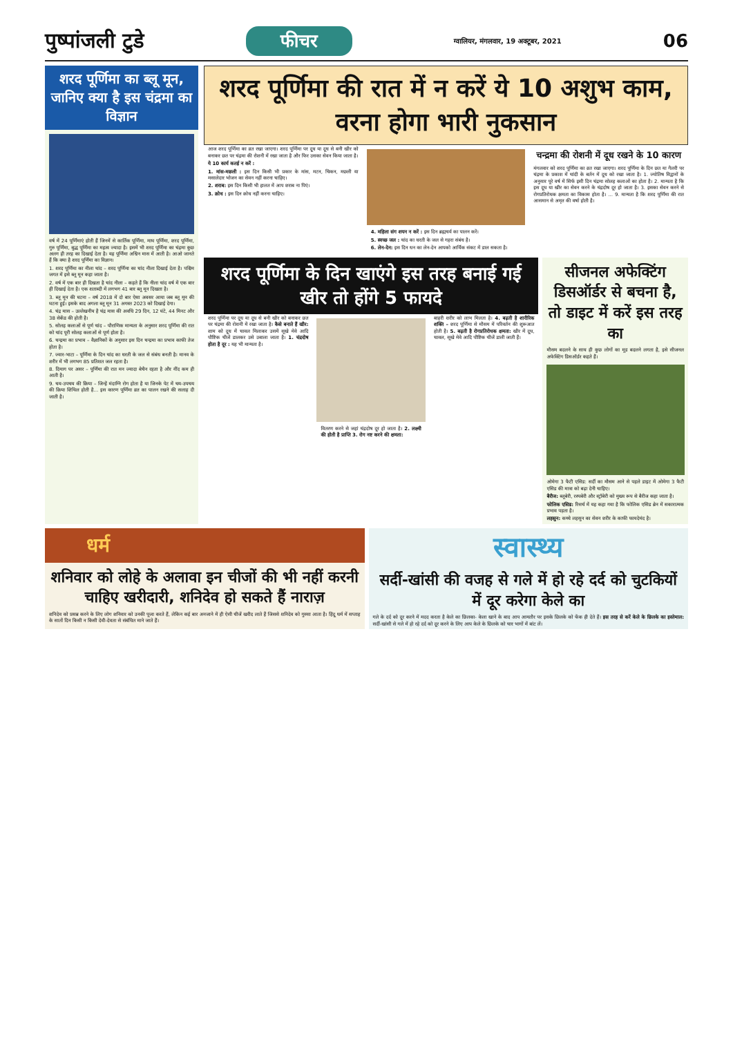पुष्पांजली टुडे फीचर ग्वालियर, मंगलवार, 19 अक्टूबर, 2021 06
शरद पूर्णिमा का ब्लू मून, जानिए क्या है इस चंद्रमा का विज्ञान
वर्ष में 24 पूर्णिमाएं होती हैं जिनमें से कार्तिक पूर्णिमा, माघ पूर्णिमा, शरद पूर्णिमा, गुरु पूर्णिमा, बुद्ध पूर्णिमा का महत्व ज्यादा है। इसमें भी शरद पूर्णिमा का चंद्रमा कुछ अलग ही तरह का दिखाई देता है। यह पूर्णिमा अश्विन मास में आती है। आओ जानते हैं कि क्या है शरद पूर्णिमा का विज्ञान।
1. शरद पूर्णिमा का नीला चांद – शरद पूर्णिमा का चांद नीला दिखाई देता है। पश्चिम जगत में इसे ब्लू मून कहा जाता है।
2. वर्ष में एक बार ही दिखता है चांद नीला – कहते हैं कि नीला चांद वर्ष में एक बार ही दिखाई देता है। एक शताब्दी में लगभग 41 बार ब्लू मून दिखता है।
3. ब्लू मून की घटना – वर्ष 2018 में दो बार ऐसा अवसर आया जब ब्लू मून की घटना हुई। इसके बाद अगला ब्लू मून 31 अगस्त 2023 को दिखाई देगा।
4. चंद्र मास – उल्लेखनीय है चंद्र मास की अवधि 29 दिन, 12 घंटे, 44 मिनट और 38 सेकेंड की होती है।
5. सोलह कलाओं से पूर्ण चांद – पौराणिक मान्यता के अनुसार शरद पूर्णिमा की रात को चांद पूरी सोलह कलाओं से पूर्ण होता है।
6. चन्द्रमा का प्रभाव – वैज्ञानिकों के अनुसार इस दिन चन्द्रमा का प्रभाव काफी तेज होता है।
7. ज्वार-भाटा – पूर्णिमा के दिन चांद का धरती के जल से संबंध बनती है। मानव के शरीर में भी लगभग 85 प्रतिशत जल रहता है।
8. दिमाग पर असर – पूर्णिमा की रात मन ज्यादा बेचैन रहता है और नींद कम ही आती है।
9. चय-उपचय की क्रिया – जिन्हें मंदाग्नि रोग होता है या जिनके पेट में चय-उपचय की क्रिया शिथिल होती है... इस कारण पूर्णिमा व्रत का पालन रखने की सलाह दी जाती है।
शरद पूर्णिमा की रात में न करें ये 10 अशुभ काम, वरना होगा भारी नुकसान
आज शरद पूर्णिमा का व्रत रखा जाएगा। शरद पूर्णिमा पर दूध या दूध से बनी खीर को बनाकर छत पर चंद्रमा की रोशनी में रखा जाता है और फिर उसका सेवन किया जाता है।
ये 10 कार्य कतई न करें :
1. मांस-मछली : इस दिन किसी भी प्रकार के मांस, मटन, चिकन, मछली या मसालेदार भोजन का सेवन नहीं करना चाहिए।
2. शराब: इस दिन किसी भी हालत में आप शराब ना पिएं।
3. क्रोध : इस दिन क्रोध नहीं करना चाहिए।
4. महिला संग शयन न करें : इस दिन ब्रह्मचर्य का पालन करें।
5. स्वच्छ जल : चांद का धरती के जल से गहरा संबंध है।
6. लेन-देन: इस दिन धन का लेन-देन आपको आर्थिक संकट में डाल सकता है।
चन्द्रमा की रोशनी में दूध रखने के 10 कारण
मंगलवार को शरद पूर्णिमा का व्रत रखा जाएगा। शरद पूर्णिमा के दिन छत या गैलरी पर चंद्रमा के प्रकाश में चांदी के बर्तन में दूध को रखा जाता है। 1. ज्योतिष विद्वानों के अनुसार पूरे वर्ष में सिर्फ इसी दिन चंद्रमा सोलह कलाओं का होता है। 2. मान्यता है कि इस दूध या खीर का सेवन करने के चंद्रदोष दूर हो जाता है। 3. इसका सेवन करने से रोगप्रतिरोधक क्षमता का विकास होता है। ... 9. मान्यता है कि शरद पूर्णिमा की रात आसमान से अमृत की वर्षा होती है।
शरद पूर्णिमा के दिन खाएंगे इस तरह बनाई गई खीर तो होंगे 5 फायदे
शरद पूर्णिमा पर दूध या दूध से बनी खीर को बनाकर छत पर चंद्रमा की रोशनी में रखा जाता है। कैसे बनाते हैं खीर: शाम को दूध में चावल मिलाकर उसमें सूखे मेवे आदि पौष्टिक चीजें डालकर उसे उबाला जाता है। 1. चंद्रदोष होता है दूर : यह भी मान्यता है।
वितरण करने से जहां चंद्रदोष दूर हो जाता है। 2. लक्ष्मी की होती है प्राप्ति 3. रोग नष्ट करने की क्षमता:
बाहरी शरीर को लाभ मिलता है। 4. बढ़ती है शारीरिक शक्ति – शरद पूर्णिमा से मौसम में परिवर्तन की शुरूआत होती है। 5. बढ़ती है रोगप्रतिरोधक क्षमता: खीर में दूध, चावल, सूखे मेवे आदि पौष्टिक चीजें डाली जाती हैं।
सीजनल अफेक्टिंग डिसऑर्डर से बचना है, तो डाइट में करें इस तरह का
मौसम बदलने के साथ ही कुछ लोगों का मूड बदलने लगता है, इसे सीजनल अफेक्टिंग डिसऑर्डर कहते हैं।
ओमेगा 3 फैटी एसिड: सर्दी का मौसम आने से पहले डाइट में ओमेगा 3 फैटी एसिड की मात्रा को बढ़ा देनी चाहिए।
बैरीज: ब्लूबेरी, रस्पबेरी और स्ट्रॉबेरी को मुख्य रूप से बैरीज कहा जाता है।
फोलिक एसिड: रिसर्च में यह कहा गया है कि फोलिक एसिड ब्रेन में सकारात्मक प्रभाव पड़ता है।
लहसुन: कच्चे लहसुन का सेवन शरीर के काफी फायदेमंद है।
धर्म
शनिवार को लोहे के अलावा इन चीजों की भी नहीं करनी चाहिए खरीदारी, शनिदेव हो सकते हैं नाराज़
शनिदेव को प्रसन्न करने के लिए लोग शनिवार को उनकी पूजा करते हैं, लेकिन कई बार अनजाने में ही ऐसी चीजें खरीद लाते हैं जिससे शनिदेव को गुस्सा आता है। हिंदू धर्म में सप्ताह के सातों दिन किसी न किसी देवी-देवता से संबंधित माने जाते हैं।
स्वास्थ्य
सर्दी-खांसी की वजह से गले में हो रहे दर्द को चुटकियों में दूर करेगा केले का
गले के दर्द को दूर करने में मदद करता है केले का छिलका- केला खाने के बाद आप आमतौर पर इसके छिलके को फेंक ही देते हैं। इस तरह से करें केले के छिलके का इस्तेमाल: सर्दी-खांसी से गले में हो रहे दर्द को दूर करने के लिए आप केले के छिलके को चार भागों में बांट लें।